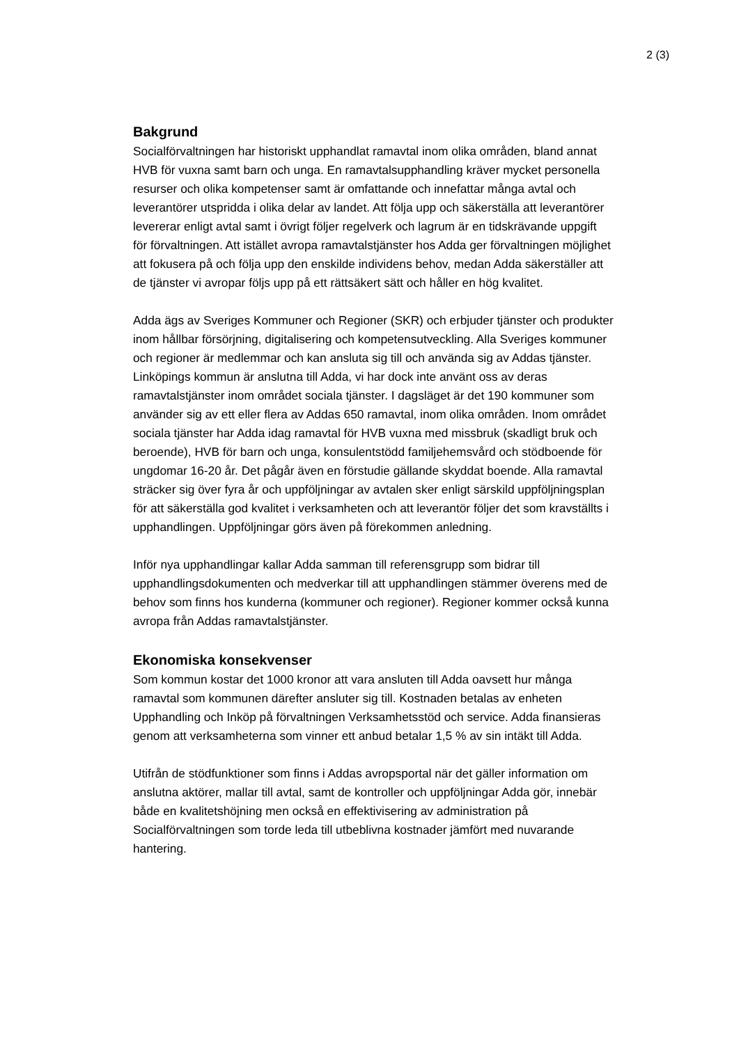2 (3)
Bakgrund
Socialförvaltningen har historiskt upphandlat ramavtal inom olika områden, bland annat HVB för vuxna samt barn och unga. En ramavtalsupphandling kräver mycket personella resurser och olika kompetenser samt är omfattande och innefattar många avtal och leverantörer utspridda i olika delar av landet. Att följa upp och säkerställa att leverantörer levererar enligt avtal samt i övrigt följer regelverk och lagrum är en tidskrävande uppgift för förvaltningen. Att istället avropa ramavtalstjänster hos Adda ger förvaltningen möjlighet att fokusera på och följa upp den enskilde individens behov, medan Adda säkerställer att de tjänster vi avropar följs upp på ett rättsäkert sätt och håller en hög kvalitet.
Adda ägs av Sveriges Kommuner och Regioner (SKR) och erbjuder tjänster och produkter inom hållbar försörjning, digitalisering och kompetensutveckling. Alla Sveriges kommuner och regioner är medlemmar och kan ansluta sig till och använda sig av Addas tjänster. Linköpings kommun är anslutna till Adda, vi har dock inte använt oss av deras ramavtalstjänster inom området sociala tjänster. I dagsläget är det 190 kommuner som använder sig av ett eller flera av Addas 650 ramavtal, inom olika områden. Inom området sociala tjänster har Adda idag ramavtal för HVB vuxna med missbruk (skadligt bruk och beroende), HVB för barn och unga, konsulentstödd familjehemsvård och stödboende för ungdomar 16-20 år. Det pågår även en förstudie gällande skyddat boende. Alla ramavtal sträcker sig över fyra år och uppföljningar av avtalen sker enligt särskild uppföljningsplan för att säkerställa god kvalitet i verksamheten och att leverantör följer det som kravställts i upphandlingen. Uppföljningar görs även på förekommen anledning.
Inför nya upphandlingar kallar Adda samman till referensgrupp som bidrar till upphandlingsdokumenten och medverkar till att upphandlingen stämmer överens med de behov som finns hos kunderna (kommuner och regioner). Regioner kommer också kunna avropa från Addas ramavtalstjänster.
Ekonomiska konsekvenser
Som kommun kostar det 1000 kronor att vara ansluten till Adda oavsett hur många ramavtal som kommunen därefter ansluter sig till. Kostnaden betalas av enheten Upphandling och Inköp på förvaltningen Verksamhetsstöd och service. Adda finansieras genom att verksamheterna som vinner ett anbud betalar 1,5 % av sin intäkt till Adda.
Utifrån de stödfunktioner som finns i Addas avropsportal när det gäller information om anslutna aktörer, mallar till avtal, samt de kontroller och uppföljningar Adda gör, innebär både en kvalitetshöjning men också en effektivisering av administration på Socialförvaltningen som torde leda till utbeblivna kostnader jämfört med nuvarande hantering.